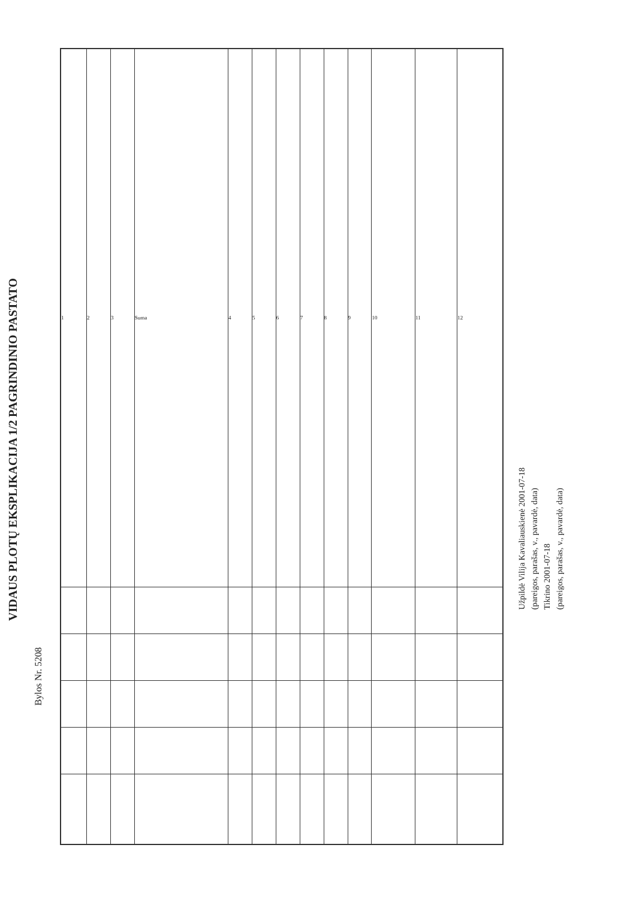VIDAUS PLOTŲ EKSPLIKACIJA 1/2 PAGRINDINIO PASTATO
Bylos Nr. 5208
| 1 | 2 | 3 | Suma | 4 | 5 | 6 | 7 | 8 | 9 | 10 | 11 | 12 |
Užpildė Vilija Kavaliauskienė 2001-07-18
(pareigos, parašas, v., pavardė, data)
Tikrino 2001-07-18
(pareigos, parašas, v., pavardė, data)